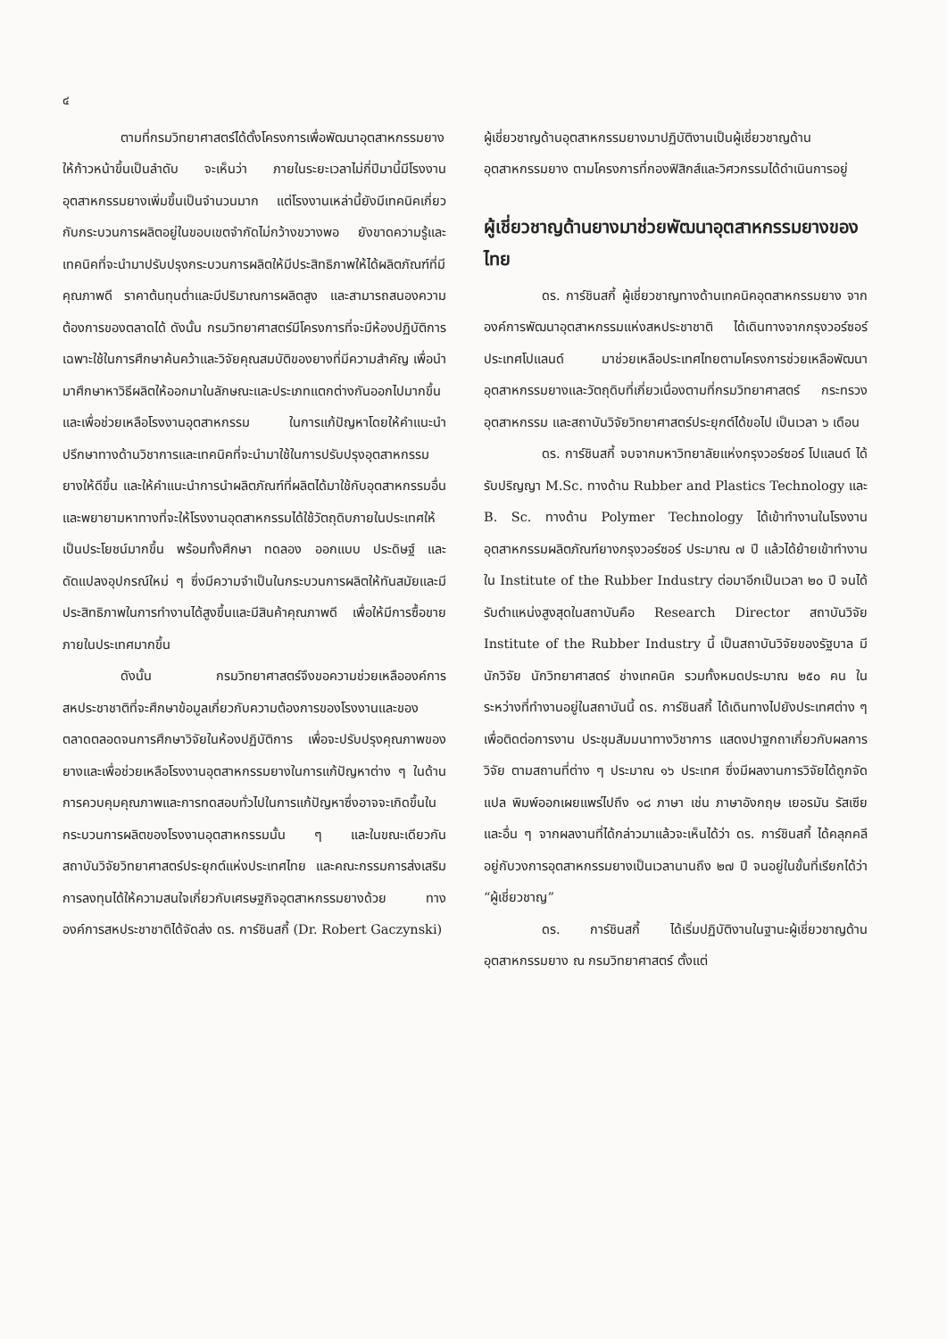๔
ตามที่กรมวิทยาศาสตร์ได้ตั้งโครงการเพื่อพัฒนาอุตสาหกรรมยางให้ก้าวหน้าขึ้นเป็นลำดับ จะเห็นว่า ภายในระยะเวลาไม่กี่ปีมานี้มีโรงงานอุตสาหกรรมยางเพิ่มขึ้นเป็นจำนวนมาก แต่โรงงานเหล่านี้ยังมีเทคนิคเกี่ยวกับกระบวนการผลิตอยู่ในขอบเขตจำกัดไม่กว้างขวางพอ ยังขาดความรู้และเทคนิคที่จะนำมาปรับปรุงกระบวนการผลิตให้มีประสิทธิภาพให้ได้ผลิตภัณฑ์ที่มีคุณภาพดี ราคาต้นทุนต่ำและมีปริมาณการผลิตสูง และสามารถสนองความต้องการของตลาดได้ ดังนั้น กรมวิทยาศาสตร์มีโครงการที่จะมีห้องปฏิบัติการเฉพาะใช้ในการศึกษาค้นคว้าและวิจัยคุณสมบัติของยางที่มีความสำคัญ เพื่อนำมาศึกษาหาวิธีผลิตให้ออกมาในลักษณะและประเภทแตกต่างกันออกไปมากขึ้น และเพื่อช่วยเหลือโรงงานอุตสาหกรรม ในการแก้ปัญหาโดยให้คำแนะนำปรึกษาทางด้านวิชาการและเทคนิคที่จะนำมาใช้ในการปรับปรุงอุตสาหกรรมยางให้ดีขึ้น และให้คำแนะนำการนำผลิตภัณฑ์ที่ผลิตได้มาใช้กับอุตสาหกรรมอื่นและพยายามหาทางที่จะให้โรงงานอุตสาหกรรมได้ใช้วัตถุดิบภายในประเทศให้เป็นประโยชน์มากขึ้น พร้อมทั้งศึกษา ทดลอง ออกแบบ ประดิษฐ์ และดัดแปลงอุปกรณ์ใหม่ ๆ ซึ่งมีความจำเป็นในกระบวนการผลิตให้ทันสมัยและมีประสิทธิภาพในการทำงานได้สูงขึ้นและมีสินค้าคุณภาพดี เพื่อให้มีการซื้อขายภายในประเทศมากขึ้น
ดังนั้น กรมวิทยาศาสตร์จึงขอความช่วยเหลือองค์การสหประชาชาติที่จะศึกษาข้อมูลเกี่ยวกับความต้องการของโรงงานและของตลาดตลอดจนการศึกษาวิจัยในห้องปฏิบัติการ เพื่อจะปรับปรุงคุณภาพของยางและเพื่อช่วยเหลือโรงงานอุตสาหกรรมยางในการแก้ปัญหาต่าง ๆ ในด้านการควบคุมคุณภาพและการทดสอบทั่วไปในการแก้ปัญหาซึ่งอาจจะเกิดขึ้นในกระบวนการผลิตของโรงงานอุตสาหกรรมนั้น ๆ และในขณะเดียวกันสถาบันวิจัยวิทยาศาสตร์ประยุกต์แห่งประเทศไทย และคณะกรรมการส่งเสริมการลงทุนได้ให้ความสนใจเกี่ยวกับเศรษฐกิจอุตสาหกรรมยางด้วย ทางองค์การสหประชาชาติได้จัดส่ง ดร. การ์ชินสกี้ (Dr. Robert Gaczynski)
ผู้เชี่ยวชาญด้านอุตสาหกรรมยางมาปฏิบัติงานเป็นผู้เชี่ยวชาญด้านอุตสาหกรรมยาง ตามโครงการที่กองฟิสิกส์และวิศวกรรมได้ดำเนินการอยู่
ผู้เชี่ยวชาญด้านยางมาช่วยพัฒนาอุตสาหกรรมยางของไทย
ดร. การ์ชินสกี้ ผู้เชี่ยวชาญทางด้านเทคนิคอุตสาหกรรมยาง จากองค์การพัฒนาอุตสาหกรรมแห่งสหประชาชาติ ได้เดินทางจากกรุงวอร์ซอร์ ประเทศโปแลนด์ มาช่วยเหลือประเทศไทยตามโครงการช่วยเหลือพัฒนาอุตสาหกรรมยางและวัตถุดิบที่เกี่ยวเนื่องตามที่กรมวิทยาศาสตร์ กระทรวงอุตสาหกรรม และสถาบันวิจัยวิทยาศาสตร์ประยุกต์ได้ขอไป เป็นเวลา ๖ เดือน
ดร. การ์ชินสกี้ จบจากมหาวิทยาลัยแห่งกรุงวอร์ซอร์ โปแลนด์ ได้รับปริญญา M.Sc. ทางด้าน Rubber and Plastics Technology และ B. Sc. ทางด้าน Polymer Technology ได้เข้าทำงานในโรงงานอุตสาหกรรมผลิตภัณฑ์ยางกรุงวอร์ซอร์ ประมาณ ๗ ปี แล้วได้ย้ายเข้าทำงานใน Institute of the Rubber Industry ต่อมาอีกเป็นเวลา ๒๐ ปี จนได้รับตำแหน่งสูงสุดในสถาบันคือ Research Director สถาบันวิจัย Institute of the Rubber Industry นี้ เป็นสถาบันวิจัยของรัฐบาล มีนักวิจัย นักวิทยาศาสตร์ ช่างเทคนิค รวมทั้งหมดประมาณ ๒๕๐ คน ในระหว่างที่ทำงานอยู่ในสถาบันนี้ ดร. การ์ชินสกี้ ได้เดินทางไปยังประเทศต่าง ๆ เพื่อติดต่อการงาน ประชุมสัมมนาทางวิชาการ แสดงปาฐกถาเกี่ยวกับผลการวิจัย ตามสถานที่ต่าง ๆ ประมาณ ๑๖ ประเทศ ซึ่งมีผลงานการวิจัยได้ถูกจัดแปล พิมพ์ออกเผยแพร่ไปถึง ๑๘ ภาษา เช่น ภาษาอังกฤษ เยอรมัน รัสเซีย และอื่น ๆ จากผลงานที่ได้กล่าวมาแล้วจะเห็นได้ว่า ดร. การ์ชินสกี้ ได้คลุกคลีอยู่กับวงการอุตสาหกรรมยางเป็นเวลานานถึง ๒๗ ปี จนอยู่ในขั้นที่เรียกได้ว่า “ผู้เชี่ยวชาญ”
ดร. การ์ชินสกี้ ได้เริ่มปฏิบัติงานในฐานะผู้เชี่ยวชาญด้านอุตสาหกรรมยาง ณ กรมวิทยาศาสตร์ ตั้งแต่